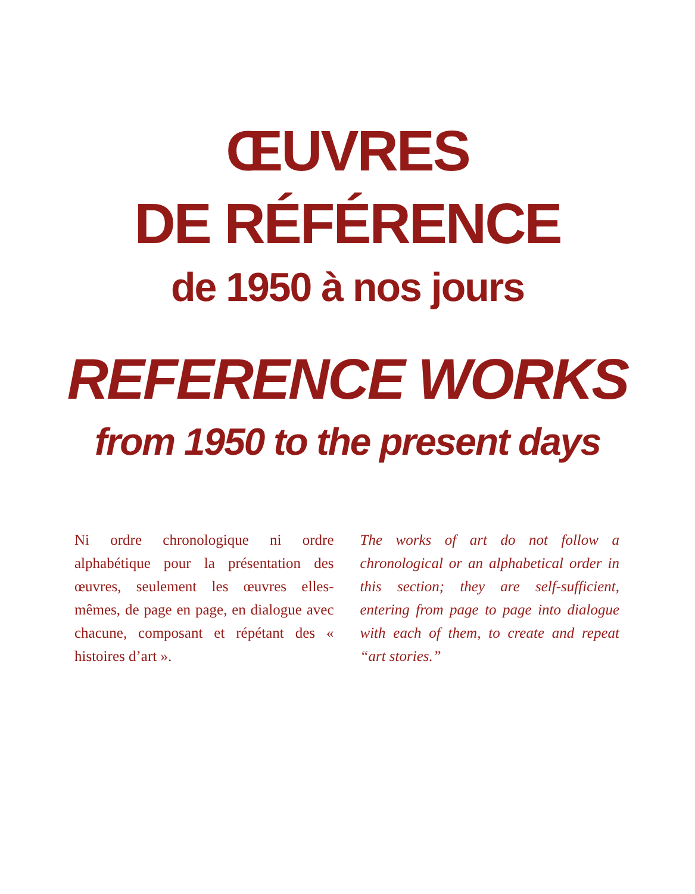ŒUVRES
DE RÉFÉRENCE
de 1950 à nos jours
REFERENCE WORKS
from 1950 to the present days
Ni ordre chronologique ni ordre alphabétique pour la présentation des œuvres, seulement les œuvres elles-mêmes, de page en page, en dialogue avec chacune, composant et répétant des « histoires d’art ».
The works of art do not follow a chronological or an alphabetical order in this section; they are self-sufficient, entering from page to page into dialogue with each of them, to create and repeat “art stories.”